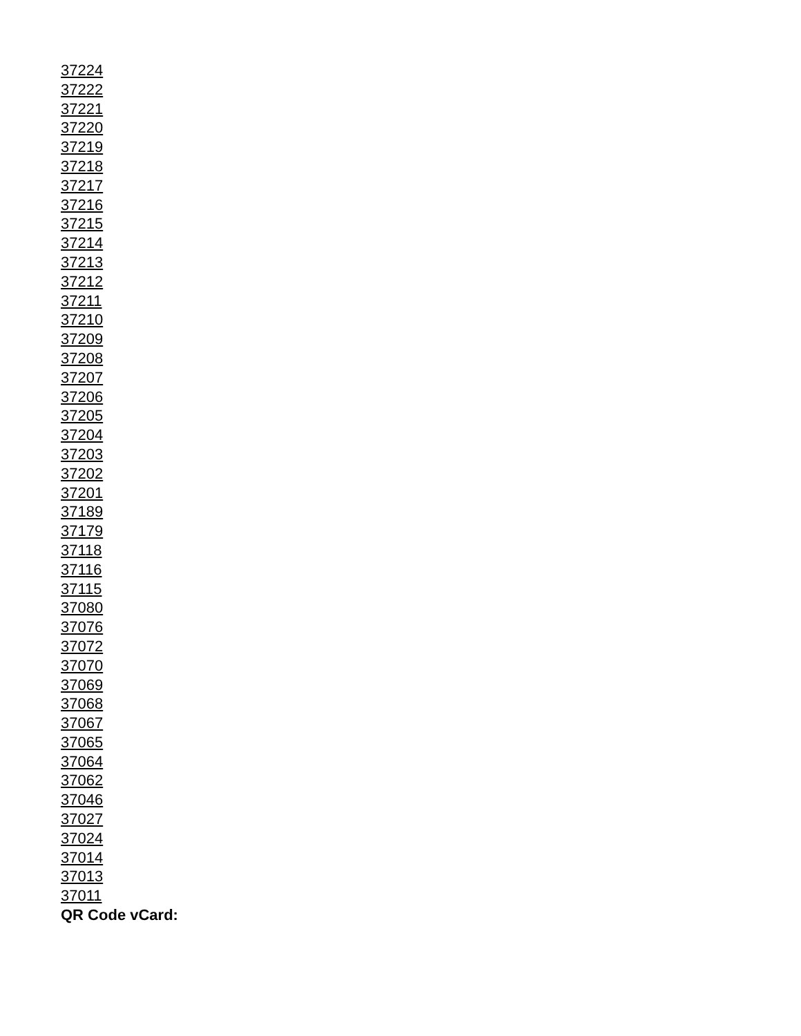37224
37222
37221
37220
37219
37218
37217
37216
37215
37214
37213
37212
37211
37210
37209
37208
37207
37206
37205
37204
37203
37202
37201
37189
37179
37118
37116
37115
37080
37076
37072
37070
37069
37068
37067
37065
37064
37062
37046
37027
37024
37014
37013
37011
QR Code vCard: